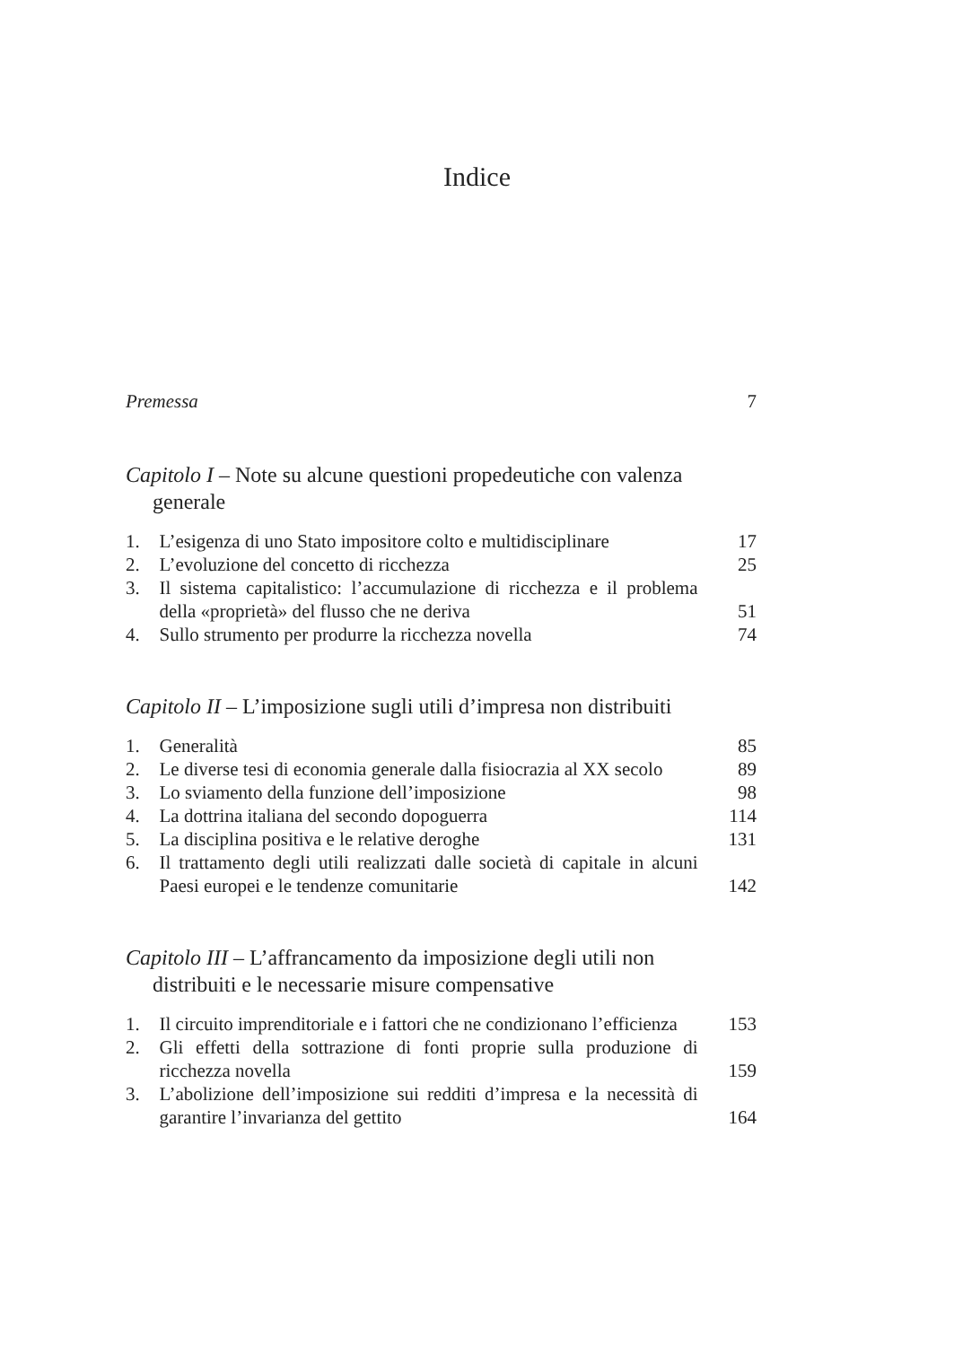Indice
Premessa 7
Capitolo I – Note su alcune questioni propedeutiche con valenza generale
1. L’esigenza di uno Stato impositore colto e multidisciplinare 17
2. L’evoluzione del concetto di ricchezza 25
3. Il sistema capitalistico: l’accumulazione di ricchezza e il problema della «proprietà» del flusso che ne deriva 51
4. Sullo strumento per produrre la ricchezza novella 74
Capitolo II – L’imposizione sugli utili d’impresa non distribuiti
1. Generalità 85
2. Le diverse tesi di economia generale dalla fisiocrazia al XX secolo 89
3. Lo sviamento della funzione dell’imposizione 98
4. La dottrina italiana del secondo dopoguerra 114
5. La disciplina positiva e le relative deroghe 131
6. Il trattamento degli utili realizzati dalle società di capitale in alcuni Paesi europei e le tendenze comunitarie 142
Capitolo III – L’affrancamento da imposizione degli utili non distribuiti e le necessarie misure compensative
1. Il circuito imprenditoriale e i fattori che ne condizionano l’efficienza 153
2. Gli effetti della sottrazione di fonti proprie sulla produzione di ricchezza novella 159
3. L’abolizione dell’imposizione sui redditi d’impresa e la necessità di garantire l’invarianza del gettito 164